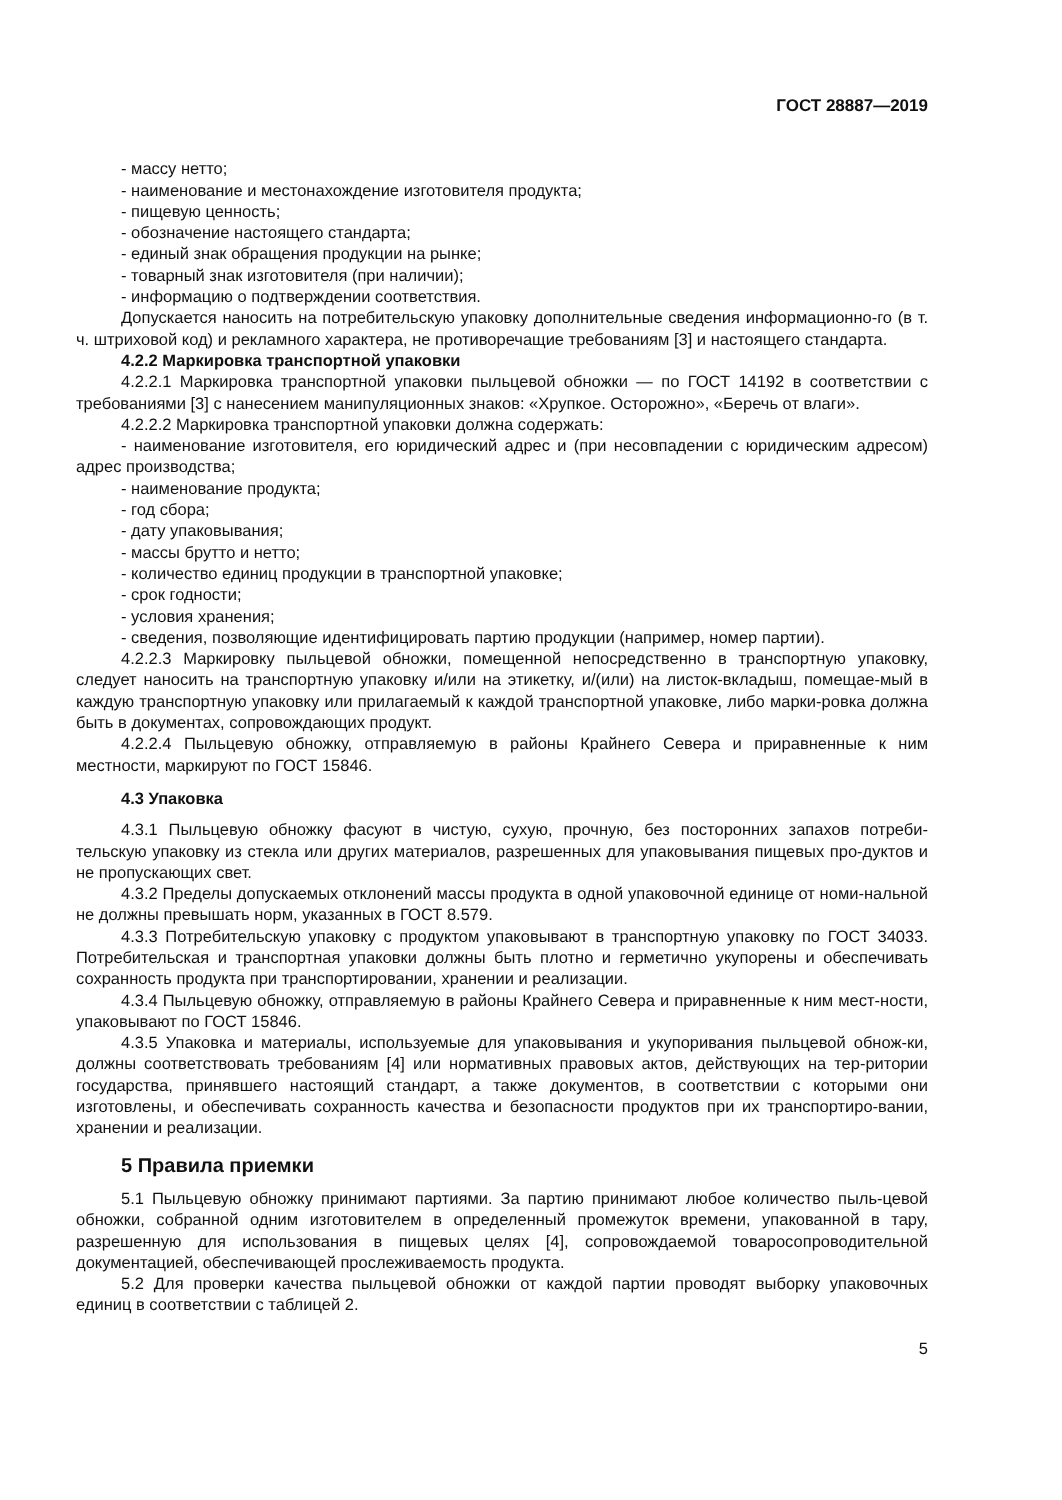ГОСТ 28887—2019
- массу нетто;
- наименование и местонахождение изготовителя продукта;
- пищевую ценность;
- обозначение настоящего стандарта;
- единый знак обращения продукции на рынке;
- товарный знак изготовителя (при наличии);
- информацию о подтверждении соответствия.
Допускается наносить на потребительскую упаковку дополнительные сведения информационно-го (в т. ч. штриховой код) и рекламного характера, не противоречащие требованиям [3] и настоящего стандарта.
4.2.2 Маркировка транспортной упаковки
4.2.2.1 Маркировка транспортной упаковки пыльцевой обножки — по ГОСТ 14192 в соответствии с требованиями [3] с нанесением манипуляционных знаков: «Хрупкое. Осторожно», «Беречь от влаги».
4.2.2.2 Маркировка транспортной упаковки должна содержать:
- наименование изготовителя, его юридический адрес и (при несовпадении с юридическим адресом) адрес производства;
- наименование продукта;
- год сбора;
- дату упаковывания;
- массы брутто и нетто;
- количество единиц продукции в транспортной упаковке;
- срок годности;
- условия хранения;
- сведения, позволяющие идентифицировать партию продукции (например, номер партии).
4.2.2.3 Маркировку пыльцевой обножки, помещенной непосредственно в транспортную упаковку, следует наносить на транспортную упаковку и/или на этикетку, и/(или) на листок-вкладыш, помещае-мый в каждую транспортную упаковку или прилагаемый к каждой транспортной упаковке, либо марки-ровка должна быть в документах, сопровождающих продукт.
4.2.2.4 Пыльцевую обножку, отправляемую в районы Крайнего Севера и приравненные к ним местности, маркируют по ГОСТ 15846.
4.3 Упаковка
4.3.1 Пыльцевую обножку фасуют в чистую, сухую, прочную, без посторонних запахов потреби-тельскую упаковку из стекла или других материалов, разрешенных для упаковывания пищевых про-дуктов и не пропускающих свет.
4.3.2 Пределы допускаемых отклонений массы продукта в одной упаковочной единице от номи-нальной не должны превышать норм, указанных в ГОСТ 8.579.
4.3.3 Потребительскую упаковку с продуктом упаковывают в транспортную упаковку по ГОСТ 34033. Потребительская и транспортная упаковки должны быть плотно и герметично укупорены и обеспечивать сохранность продукта при транспортировании, хранении и реализации.
4.3.4 Пыльцевую обножку, отправляемую в районы Крайнего Севера и приравненные к ним мест-ности, упаковывают по ГОСТ 15846.
4.3.5 Упаковка и материалы, используемые для упаковывания и укупоривания пыльцевой обнож-ки, должны соответствовать требованиям [4] или нормативных правовых актов, действующих на тер-ритории государства, принявшего настоящий стандарт, а также документов, в соответствии с которыми они изготовлены, и обеспечивать сохранность качества и безопасности продуктов при их транспортиро-вании, хранении и реализации.
5 Правила приемки
5.1 Пыльцевую обножку принимают партиями. За партию принимают любое количество пыль-цевой обножки, собранной одним изготовителем в определенный промежуток времени, упакованной в тару, разрешенную для использования в пищевых целях [4], сопровождаемой товаросопроводительной документацией, обеспечивающей прослеживаемость продукта.
5.2 Для проверки качества пыльцевой обножки от каждой партии проводят выборку упаковочных единиц в соответствии с таблицей 2.
5